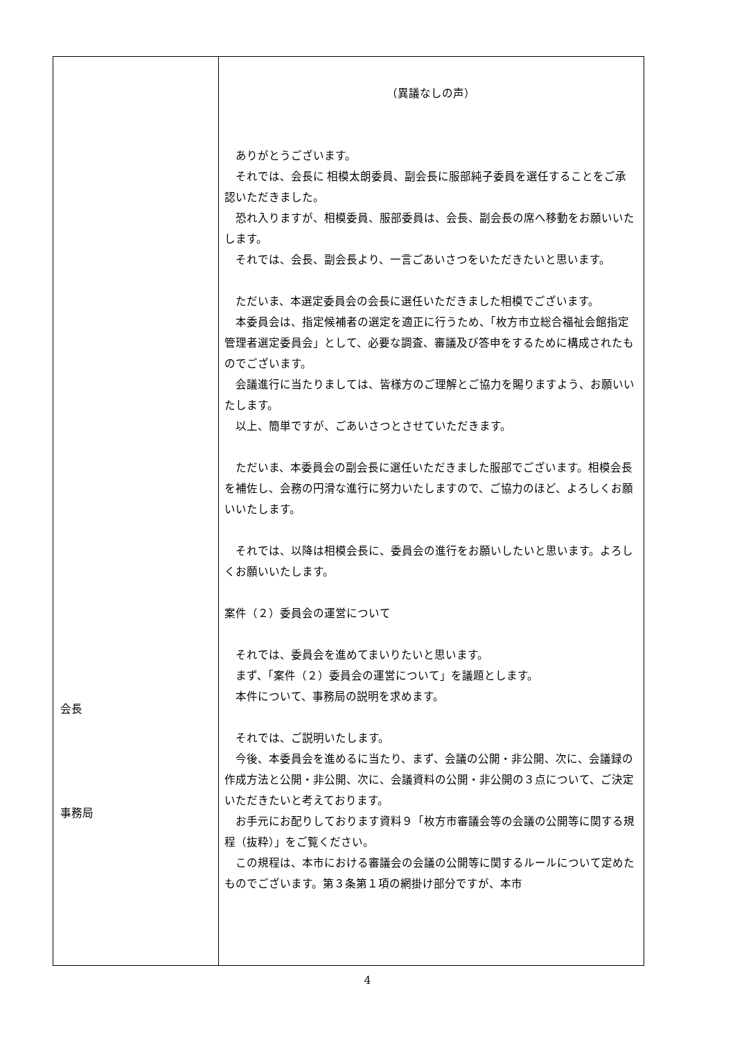| 会長 事務局 | （異議なしの声） ありがとうございます。 それでは、会長に 相模太朗委員、副会長に服部純子委員を選任することをご承認いただきました。 恐れ入りますが、相模委員、服部委員は、会長、副会長の席へ移動をお願いいたします。 それでは、会長、副会長より、一言ごあいさつをいただきたいと思います。 ただいま、本選定委員会の会長に選任いただきました相模でございます。 本委員会は、指定候補者の選定を適正に行うため、「枚方市立総合福祉会館指定管理者選定委員会」として、必要な調査、審議及び答申をするために構成されたものでございます。 会議進行に当たりましては、皆様方のご理解とご協力を賜りますよう、お願いいたします。 以上、簡単ですが、ごあいさつとさせていただきます。 ただいま、本委員会の副会長に選任いただきました服部でございます。相模会長を補佐し、会務の円滑な進行に努力いたしますので、ご協力のほど、よろしくお願いいたします。 それでは、以降は相模会長に、委員会の進行をお願いしたいと思います。よろしくお願いいたします。 案件（２）委員会の運営について それでは、委員会を進めてまいりたいと思います。 まず、「案件（２）委員会の運営について」を議題とします。 本件について、事務局の説明を求めます。 それでは、ご説明いたします。 今後、本委員会を進めるに当たり、まず、会議の公開・非公開、次に、会議録の作成方法と公開・非公開、次に、会議資料の公開・非公開の３点について、ご決定いただきたいと考えております。 お手元にお配りしております資料９「枚方市審議会等の会議の公開等に関する規程（抜粋）」をご覧ください。 この規程は、本市における審議会の会議の公開等に関するルールについて定めたものでございます。第３条第１項の網掛け部分ですが、本市 |
4